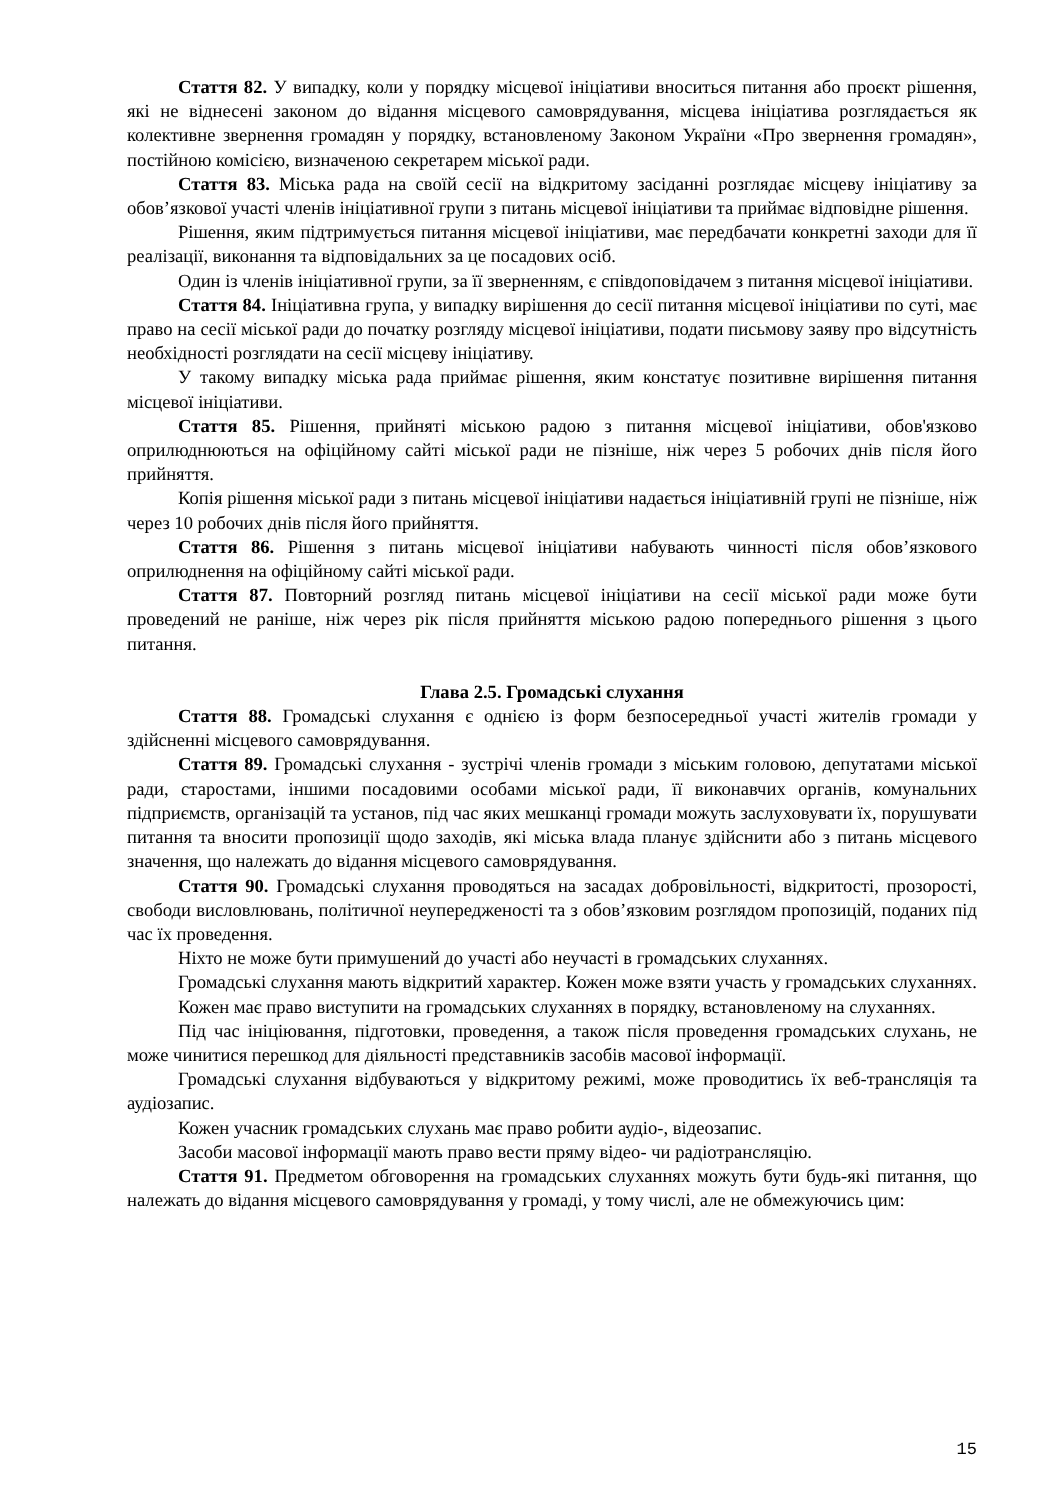Стаття 82. У випадку, коли у порядку місцевої ініціативи вноситься питання або проєкт рішення, які не віднесені законом до відання місцевого самоврядування, місцева ініціатива розглядається як колективне звернення громадян у порядку, встановленому Законом України «Про звернення громадян», постійною комісією, визначеною секретарем міської ради.
Стаття 83. Міська рада на своїй сесії на відкритому засіданні розглядає місцеву ініціативу за обов’язкової участі членів ініціативної групи з питань місцевої ініціативи та приймає відповідне рішення.
Рішення, яким підтримується питання місцевої ініціативи, має передбачати конкретні заходи для її реалізації, виконання та відповідальних за це посадових осіб.
Один із членів ініціативної групи, за її зверненням, є співдоповідачем з питання місцевої ініціативи.
Стаття 84. Ініціативна група, у випадку вирішення до сесії питання місцевої ініціативи по суті, має право на сесії міської ради до початку розгляду місцевої ініціативи, подати письмову заяву про відсутність необхідності розглядати на сесії місцеву ініціативу.
У такому випадку міська рада приймає рішення, яким констатує позитивне вирішення питання місцевої ініціативи.
Стаття 85. Рішення, прийняті міською радою з питання місцевої ініціативи, обов'язково оприлюднюються на офіційному сайті міської ради не пізніше, ніж через 5 робочих днів після його прийняття.
Копія рішення міської ради з питань місцевої ініціативи надається ініціативній групі не пізніше, ніж через 10 робочих днів після його прийняття.
Стаття 86. Рішення з питань місцевої ініціативи набувають чинності після обов’язкового оприлюднення на офіційному сайті міської ради.
Стаття 87. Повторний розгляд питань місцевої ініціативи на сесії міської ради може бути проведений не раніше, ніж через рік після прийняття міською радою попереднього рішення з цього питання.
Глава 2.5. Громадські слухання
Стаття 88. Громадські слухання є однією із форм безпосередньої участі жителів громади у здійсненні місцевого самоврядування.
Стаття 89. Громадські слухання - зустрічі членів громади з міським головою, депутатами міської ради, старостами, іншими посадовими особами міської ради, її виконавчих органів, комунальних підприємств, організацій та установ, під час яких мешканці громади можуть заслуховувати їх, порушувати питання та вносити пропозиції щодо заходів, які міська влада планує здійснити або з питань місцевого значення, що належать до відання місцевого самоврядування.
Стаття 90. Громадські слухання проводяться на засадах добровільності, відкритості, прозорості, свободи висловлювань, політичної неупередженості та з обов’язковим розглядом пропозицій, поданих під час їх проведення.
Ніхто не може бути примушений до участі або неучасті в громадських слуханнях.
Громадські слухання мають відкритий характер. Кожен може взяти участь у громадських слуханнях.
Кожен має право виступити на громадських слуханнях в порядку, встановленому на слуханнях.
Під час ініціювання, підготовки, проведення, а також після проведення громадських слухань, не може чинитися перешкод для діяльності представників засобів масової інформації.
Громадські слухання відбуваються у відкритому режимі, може проводитись їх веб-трансляція та аудіозапис.
Кожен учасник громадських слухань має право робити аудіо-, відеозапис.
Засоби масової інформації мають право вести пряму відео- чи радіотрансляцію.
Стаття 91. Предметом обговорення на громадських слуханнях можуть бути будь-які питання, що належать до відання місцевого самоврядування у громаді, у тому числі, але не обмежуючись цим:
15